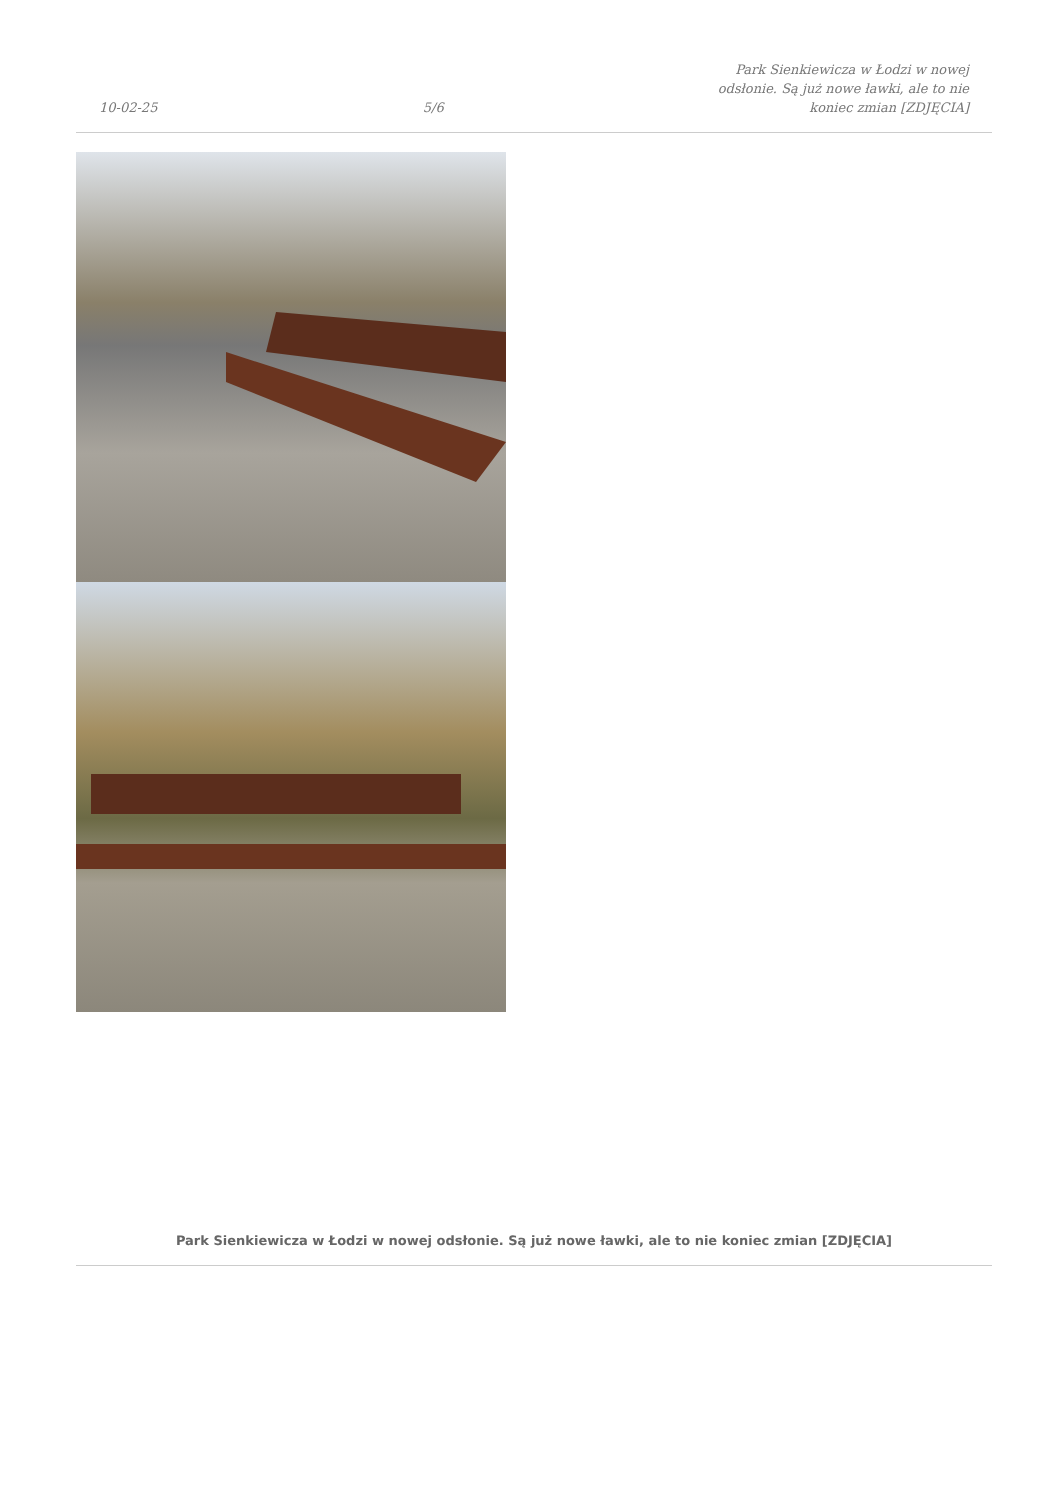10-02-25
5/6
Park Sienkiewicza w Łodzi w nowej odsłonie. Są już nowe ławki, ale to nie koniec zmian [ZDJĘCIA]
Park Sienkiewicza w Łodzi w nowej odsłonie. Są już nowe ławki, ale to nie koniec zmian [ZDJĘCIA]